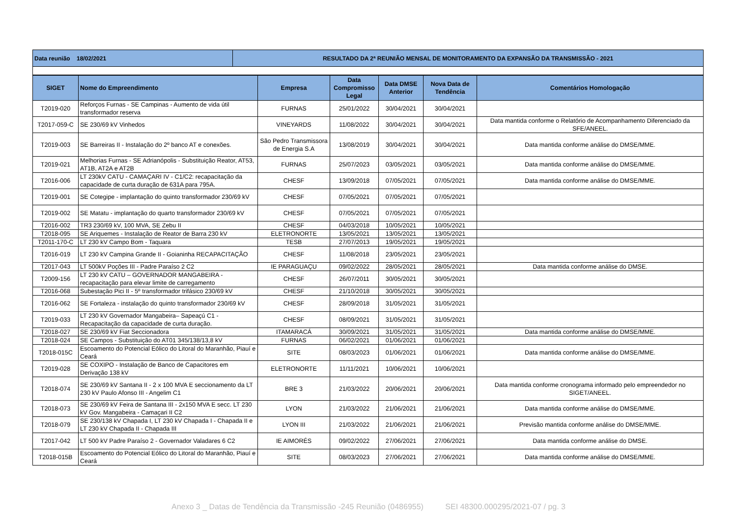| Data reunião 18/02/2021 | RESULTADO DA 2ª REUNIÃO MENSAL DE MONITORAMENTO DA EXPANSÃO DA TRANSMISSÃO - 2021 |
| SIGET | Nome do Empreendimento | Empresa | Data Compromisso Legal | Data DMSE Anterior | Nova Data de Tendência | Comentários Homologação |
| --- | --- | --- | --- | --- | --- | --- |
| T2019-020 | Reforços Furnas - SE Campinas - Aumento de vida útil transformador reserva | FURNAS | 25/01/2022 | 30/04/2021 | 30/04/2021 | |
| T2017-059-C | SE 230/69 kV Vinhedos | VINEYARDS | 11/08/2022 | 30/04/2021 | 30/04/2021 | Data mantida conforme o Relatório de Acompanhamento Diferenciado da SFE/ANEEL. |
| T2019-003 | SE Barreiras II - Instalação do 2º banco AT e conexões. | São Pedro Transmissora de Energia S.A | 13/08/2019 | 30/04/2021 | 30/04/2021 | Data mantida conforme análise do DMSE/MME. |
| T2019-021 | Melhorias Furnas - SE Adrianópolis - Substituição Reator, AT53, AT1B, AT2A e AT2B | FURNAS | 25/07/2023 | 03/05/2021 | 03/05/2021 | Data mantida conforme análise do DMSE/MME. |
| T2016-006 | LT 230kV CATU - CAMAÇARI IV - C1/C2: recapacitação da capacidade de curta duração de 631A para 795A. | CHESF | 13/09/2018 | 07/05/2021 | 07/05/2021 | Data mantida conforme análise do DMSE/MME. |
| T2019-001 | SE Cotegipe - implantação do quinto transformador 230/69 kV | CHESF | 07/05/2021 | 07/05/2021 | 07/05/2021 | |
| T2019-002 | SE Matatu - implantação do quarto transformador 230/69 kV | CHESF | 07/05/2021 | 07/05/2021 | 07/05/2021 | |
| T2016-002 | TR3 230/69 kV, 100 MVA, SE Zebu II | CHESF | 04/03/2018 | 10/05/2021 | 10/05/2021 | |
| T2018-095 | SE Ariquemes - Instalação de Reator de Barra 230 kV | ELETRONORTE | 13/05/2021 | 13/05/2021 | 13/05/2021 | |
| T2011-170-C | LT 230 kV Campo Bom - Taquara | TESB | 27/07/2013 | 19/05/2021 | 19/05/2021 | |
| T2016-019 | LT 230 kV Campina Grande II - Goianinha RECAPACITAÇÃO | CHESF | 11/08/2018 | 23/05/2021 | 23/05/2021 | |
| T2017-043 | LT 500kV Poções III - Padre Paraíso 2 C2 | IE PARAGUAÇU | 09/02/2022 | 28/05/2021 | 28/05/2021 | Data mantida conforme análise do DMSE. |
| T2009-156 | LT 230 kV CATU – GOVERNADOR MANGABEIRA - recapacitação para elevar limite de carregamento | CHESF | 26/07/2011 | 30/05/2021 | 30/05/2021 | |
| T2016-068 | Subestação Pici II - 5º transformador trifásico 230/69 kV | CHESF | 21/10/2018 | 30/05/2021 | 30/05/2021 | |
| T2016-062 | SE Fortaleza - instalação do quinto transformador 230/69 kV | CHESF | 28/09/2018 | 31/05/2021 | 31/05/2021 | |
| T2019-033 | LT 230 kV Governador Mangabeira– Sapeaçú C1 - Recapacitação da capacidade de curta duração. | CHESF | 08/09/2021 | 31/05/2021 | 31/05/2021 | |
| T2018-027 | SE 230/69 kV Fiat Seccionadora | ITAMARACÁ | 30/09/2021 | 31/05/2021 | 31/05/2021 | Data mantida conforme análise do DMSE/MME. |
| T2018-024 | SE Campos - Substituição do AT01 345/138/13,8 kV | FURNAS | 06/02/2021 | 01/06/2021 | 01/06/2021 | |
| T2018-015C | Escoamento do Potencial Eólico do Litoral do Maranhão, Piauí e Ceará | SITE | 08/03/2023 | 01/06/2021 | 01/06/2021 | Data mantida conforme análise do DMSE/MME. |
| T2019-028 | SE COXIPO - Instalação de Banco de Capacitores em Derivação 138 kV | ELETRONORTE | 11/11/2021 | 10/06/2021 | 10/06/2021 | |
| T2018-074 | SE 230/69 kV Santana II - 2 x 100 MVA E seccionamento da LT 230 kV Paulo Afonso III - Angelim C1 | BRE 3 | 21/03/2022 | 20/06/2021 | 20/06/2021 | Data mantida conforme cronograma informado pelo empreendedor no SIGET/ANEEL. |
| T2018-073 | SE 230/69 kV Feira de Santana III - 2x150 MVA E secc. LT 230 kV Gov. Mangabeira - Camaçari II C2 | LYON | 21/03/2022 | 21/06/2021 | 21/06/2021 | Data mantida conforme análise do DMSE/MME. |
| T2018-079 | SE 230/138 kV Chapada I, LT 230 kV Chapada I - Chapada II e LT 230 kV Chapada II - Chapada III | LYON III | 21/03/2022 | 21/06/2021 | 21/06/2021 | Previsão mantida conforme análise do DMSE/MME. |
| T2017-042 | LT 500 kV Padre Paraíso 2 - Governador Valadares 6 C2 | IE AIMORÉS | 09/02/2022 | 27/06/2021 | 27/06/2021 | Data mantida conforme análise do DMSE. |
| T2018-015B | Escoamento do Potencial Eólico do Litoral do Maranhão, Piauí e Ceará | SITE | 08/03/2023 | 27/06/2021 | 27/06/2021 | Data mantida conforme análise do DMSE/MME. |
Anexo 3 _ Datas de Tendência da Transmissão -245 Reunião (0486955) SEI 48300.000295/2021-07 / pg. 3